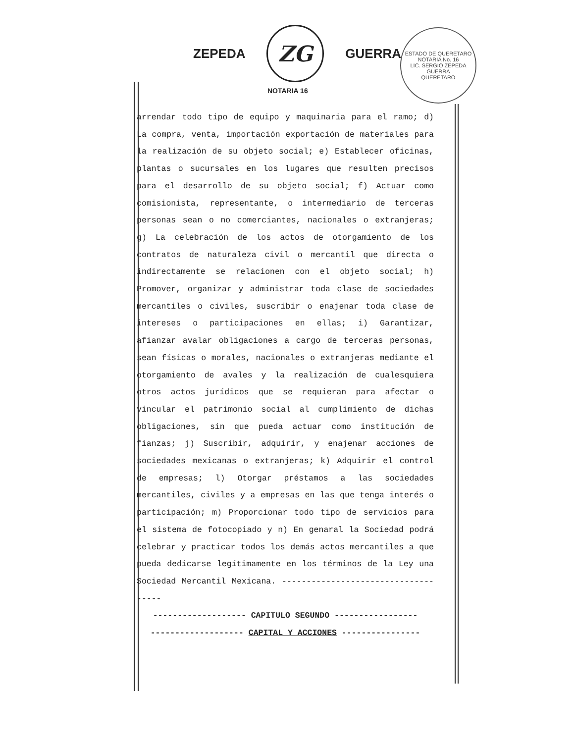ZEPEDA
ZG
GUERRA
NOTARIA 16
ESTADO DE QUERETARO
NOTARIA No. 16
LIC. SERGIO ZEPEDA GUERRA
QUERETARO
arrendar todo tipo de equipo y maquinaria para el ramo; d) La compra, venta, importación exportación de materiales para la realización de su objeto social; e) Establecer oficinas, plantas o sucursales en los lugares que resulten precisos para el desarrollo de su objeto social; f) Actuar como comisionista, representante, o intermediario de terceras personas sean o no comerciantes, nacionales o extranjeras; g) La celebración de los actos de otorgamiento de los contratos de naturaleza civil o mercantil que directa o indirectamente se relacionen con el objeto social; h) Promover, organizar y administrar toda clase de sociedades mercantiles o civiles, suscribir o enajenar toda clase de intereses o participaciones en ellas; i) Garantizar, afianzar avalar obligaciones a cargo de terceras personas, sean físicas o morales, nacionales o extranjeras mediante el otorgamiento de avales y la realización de cualesquiera otros actos jurídicos que se requieran para afectar o vincular el patrimonio social al cumplimiento de dichas obligaciones, sin que pueda actuar como institución de fianzas; j) Suscribir, adquirir, y enajenar acciones de sociedades mexicanas o extranjeras; k) Adquirir el control de empresas; l) Otorgar préstamos a las sociedades mercantiles, civiles y a empresas en las que tenga interés o participación; m) Proporcionar todo tipo de servicios para el sistema de fotocopiado y n) En genaral la Sociedad podrá celebrar y practicar todos los demás actos mercantiles a que pueda dedicarse legítimamente en los términos de la Ley una Sociedad Mercantil Mexicana. ------------------------------------
------------------- CAPITULO SEGUNDO -----------------
------------------- CAPITAL Y ACCIONES ----------------